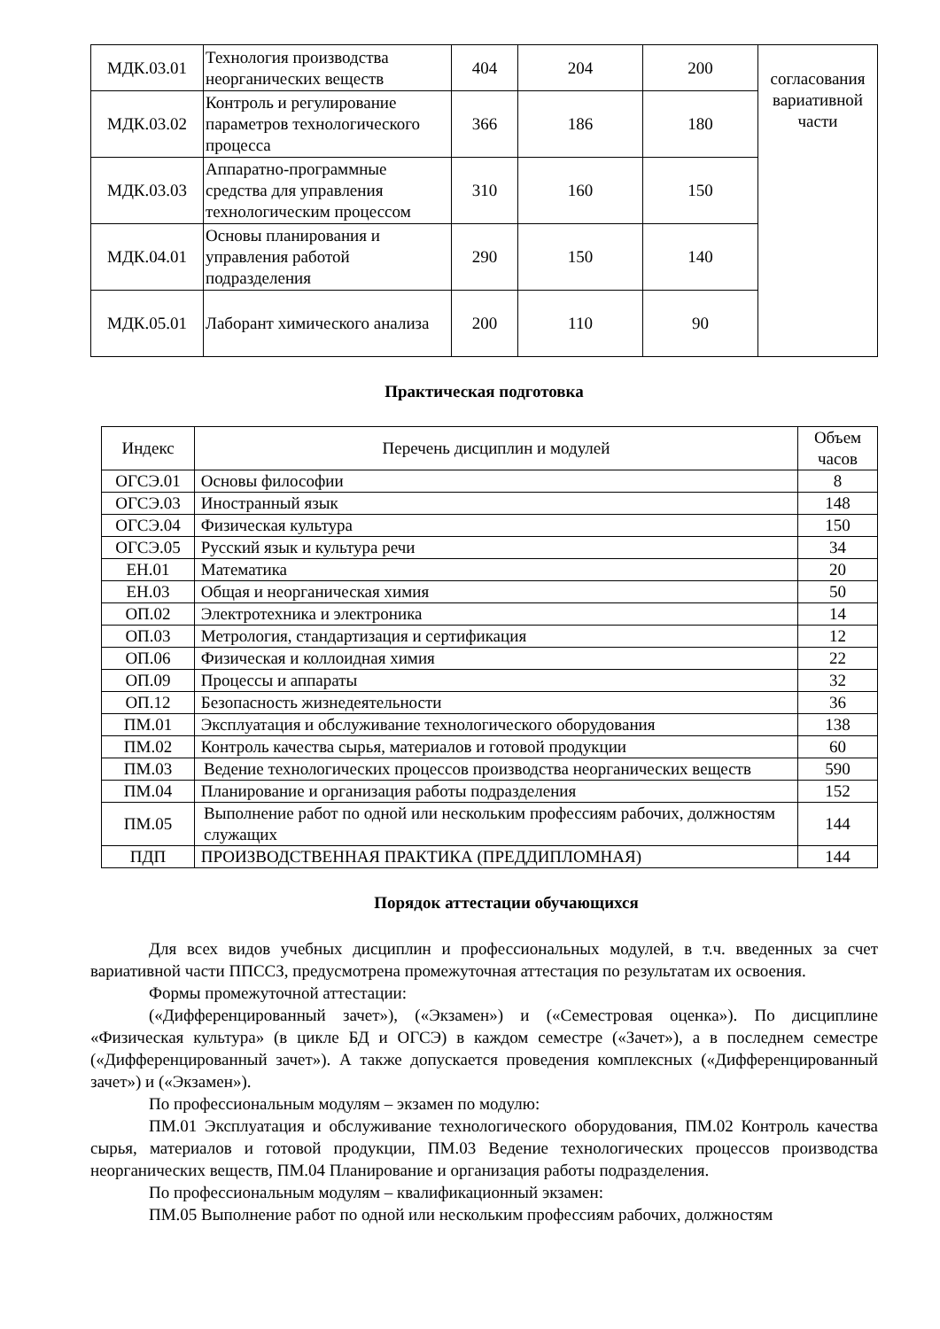| МДК.03.01 | Технология производства неорганических веществ | 404 | 204 | 200 | согласования вариативной части |
| МДК.03.02 | Контроль и регулирование параметров технологического процесса | 366 | 186 | 180 | |
| МДК.03.03 | Аппаратно-программные средства для управления технологическим процессом | 310 | 160 | 150 | |
| МДК.04.01 | Основы планирования и управления работой подразделения | 290 | 150 | 140 | |
| МДК.05.01 | Лаборант химического анализа | 200 | 110 | 90 | |
Практическая подготовка
| Индекс | Перечень дисциплин и модулей | Объем часов |
| --- | --- | --- |
| ОГСЭ.01 | Основы философии | 8 |
| ОГСЭ.03 | Иностранный язык | 148 |
| ОГСЭ.04 | Физическая культура | 150 |
| ОГСЭ.05 | Русский язык и культура речи | 34 |
| ЕН.01 | Математика | 20 |
| ЕН.03 | Общая и неорганическая химия | 50 |
| ОП.02 | Электротехника и электроника | 14 |
| ОП.03 | Метрология, стандартизация и сертификация | 12 |
| ОП.06 | Физическая и коллоидная химия | 22 |
| ОП.09 | Процессы и аппараты | 32 |
| ОП.12 | Безопасность жизнедеятельности | 36 |
| ПМ.01 | Эксплуатация и обслуживание технологического оборудования | 138 |
| ПМ.02 | Контроль качества сырья, материалов и готовой продукции | 60 |
| ПМ.03 | Ведение технологических процессов производства неорганических веществ | 590 |
| ПМ.04 | Планирование и организация работы подразделения | 152 |
| ПМ.05 | Выполнение работ по одной или нескольким профессиям рабочих, должностям служащих | 144 |
| ПДП | ПРОИЗВОДСТВЕННАЯ ПРАКТИКА (ПРЕДДИПЛОМНАЯ) | 144 |
Порядок аттестации обучающихся
Для всех видов учебных дисциплин и профессиональных модулей, в т.ч. введенных за счет вариативной части ППССЗ, предусмотрена промежуточная аттестация по результатам их освоения.
Формы промежуточной аттестации:
(«Дифференцированный зачет»), («Экзамен») и («Семестровая оценка»). По дисциплине «Физическая культура» (в цикле БД и ОГСЭ) в каждом семестре («Зачет»), а в последнем семестре («Дифференцированный зачет»). А также допускается проведения комплексных («Дифференцированный зачет») и («Экзамен»).
По профессиональным модулям – экзамен по модулю:
ПМ.01 Эксплуатация и обслуживание технологического оборудования, ПМ.02 Контроль качества сырья, материалов и готовой продукции, ПМ.03 Ведение технологических процессов производства неорганических веществ, ПМ.04 Планирование и организация работы подразделения.
По профессиональным модулям – квалификационный экзамен:
ПМ.05 Выполнение работ по одной или нескольким профессиям рабочих, должностям